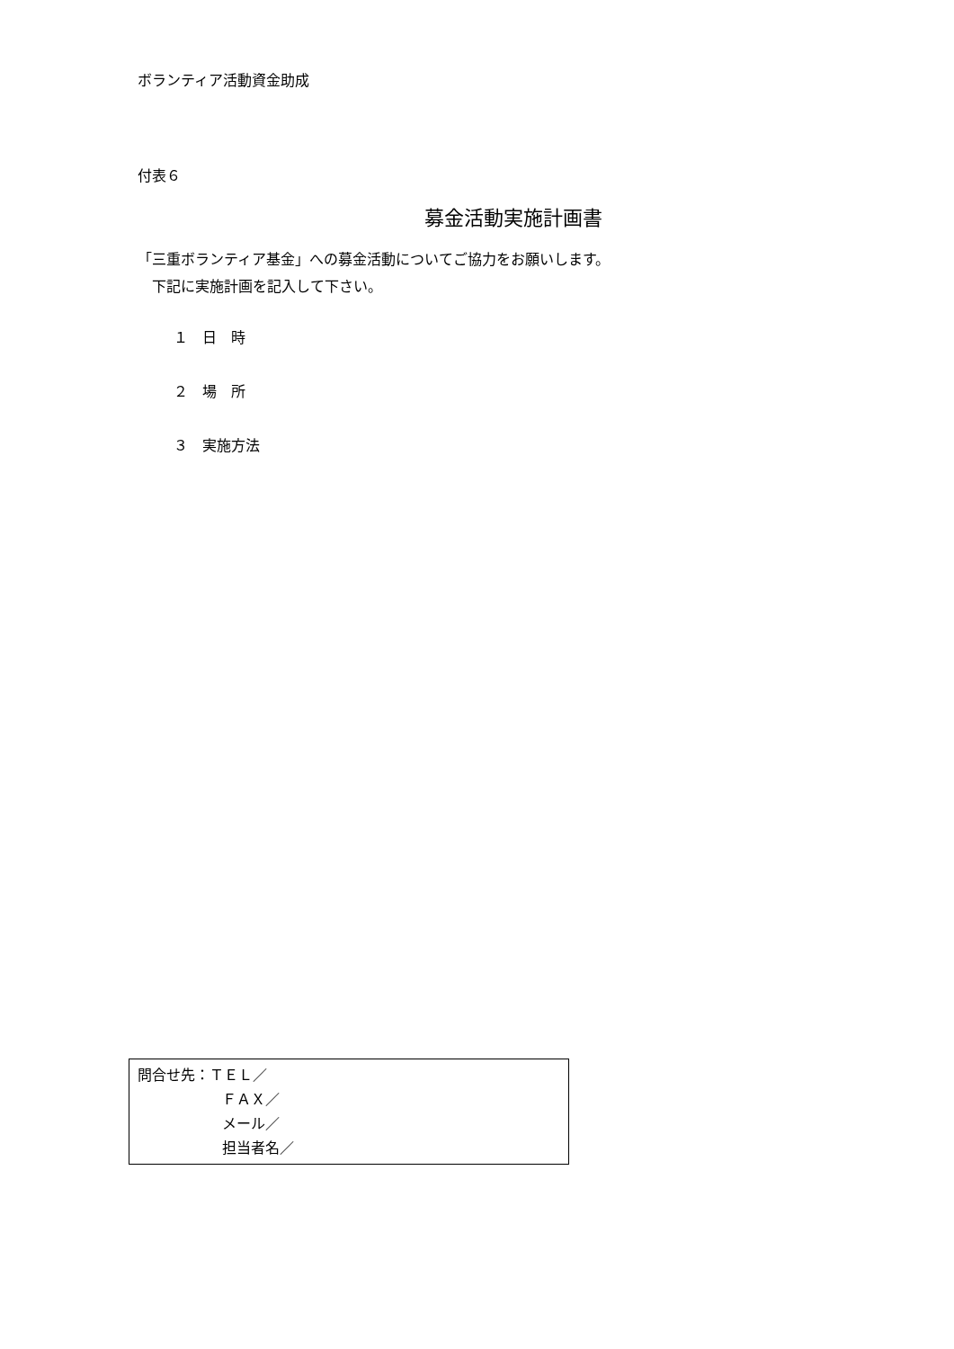ボランティア活動資金助成
付表６
募金活動実施計画書
「三重ボランティア基金」への募金活動についてご協力をお願いします。
　下記に実施計画を記入して下さい。
１　日　時
２　場　所
３　実施方法
問合せ先：ＴＥＬ／
ＦＡＸ／
メール／
担当者名／